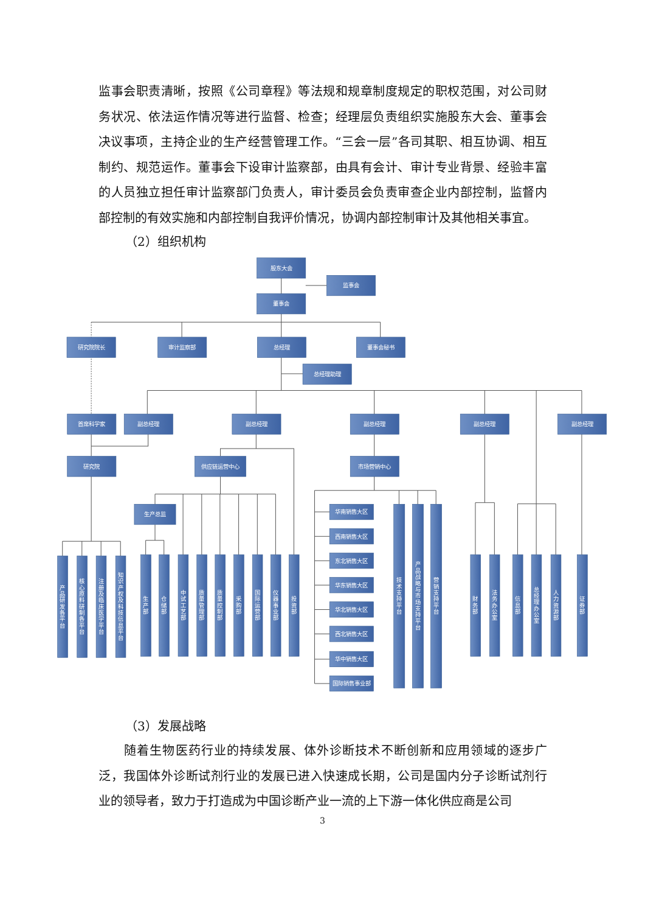监事会职责清晰，按照《公司章程》等法规和规章制度规定的职权范围，对公司财务状况、依法运作情况等进行监督、检查；经理层负责组织实施股东大会、董事会决议事项，主持企业的生产经营管理工作。“三会一层”各司其职、相互协调、相互制约、规范运作。董事会下设审计监察部，由具有会计、审计专业背景、经验丰富的人员独立担任审计监察部门负责人，审计委员会负责审查企业内部控制，监督内部控制的有效实施和内部控制自我评价情况，协调内部控制审计及其他相关事宜。
（2）组织机构
股东大会
监事会
董事会
研究院院长
审计监察部
总经理
董事会秘书
总经理助理
首席科学家
副总经理
副总经理
副总经理
副总经理
副总经理
研究院
供应链运营中心
市场营销中心
生产总监
华南销售大区
西南销售大区
东北销售大区
华东销售大区
华北销售大区
西北销售大区
华中销售大区
国际销售事业部
产品研发各平台
核心原料研制各平台
注册及临床医学平台
知识产权及科技信息平台
生产部
仓储部
中试工艺部
质量管理部
质量控制部
采购部
国际运营部
仪器事业部
投资部
技术支持平台
产品战略与市场支持平台
营销支持平台
财务部
法务办公室
信息部
总经理办公室
人力资源部
证券部
（3）发展战略
随着生物医药行业的持续发展、体外诊断技术不断创新和应用领域的逐步广泛，我国体外诊断试剂行业的发展已进入快速成长期，公司是国内分子诊断试剂行业的领导者，致力于打造成为中国诊断产业一流的上下游一体化供应商是公司
3